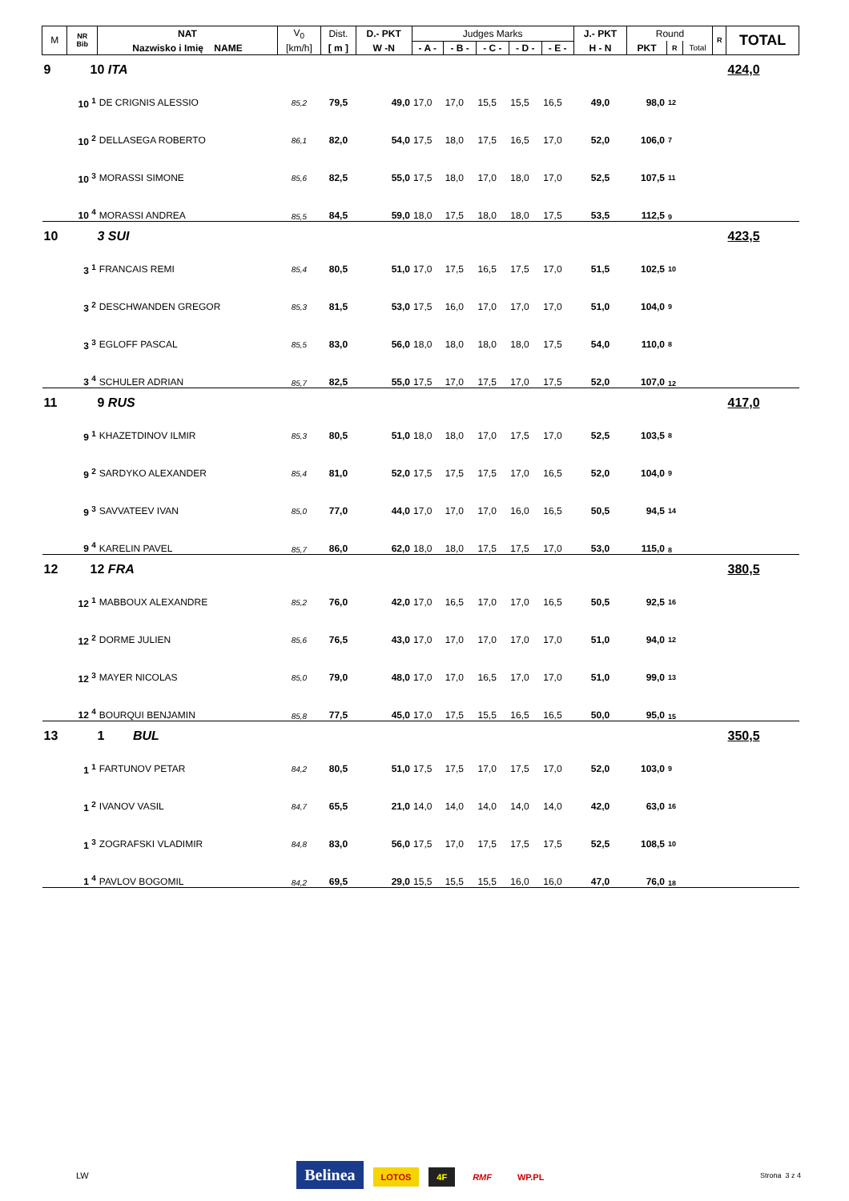| M | NR Bib | NAT | V<sub>0</sub> | Dist. | D.- PKT | Judges Marks | | | | | J.- PKT | Round | | | R | TOTAL | | |
| --- | --- | --- | --- | --- | --- | --- | --- | --- | --- | --- | --- | --- | --- | --- | --- | --- | --- | --- |
| | | Nazwisko i Imię NAME | [km/h] | [ m ] | W -N | - A - | - B - | - C - | - D - | - E - | H - N | PKT | R | Total | | | | |
| 9 | 10 ITA | | | | | | | | | | | | | | | 424,0 | | |
| | 10 <sup>1</sup> | DE CRIGNIS ALESSIO | 85,2 | 79,5 | 49,0 | 17,0 | 17,0 | 15,5 | 15,5 | 16,5 | 49,0 | 98,0 | 12 | | | | | |
| | 10 <sup>2</sup> | DELLASEGA ROBERTO | 86,1 | 82,0 | 54,0 | 17,5 | 18,0 | 17,5 | 16,5 | 17,0 | 52,0 | 106,0 | 7 | | | | | |
| | 10 <sup>3</sup> | MORASSI SIMONE | 85,6 | 82,5 | 55,0 | 17,5 | 18,0 | 17,0 | 18,0 | 17,0 | 52,5 | 107,5 | 11 | | | | | |
| | 10 <sup>4</sup> | MORASSI ANDREA | 85,5 | 84,5 | 59,0 | 18,0 | 17,5 | 18,0 | 18,0 | 17,5 | 53,5 | 112,5 | 9 | | | | | |
| 10 | 3 SUI | | | | | | | | | | | | | | | 423,5 | | |
| | 3 <sup>1</sup> | FRANCAIS REMI | 85,4 | 80,5 | 51,0 | 17,0 | 17,5 | 16,5 | 17,5 | 17,0 | 51,5 | 102,5 | 10 | | | | | |
| | 3 <sup>2</sup> | DESCHWANDEN GREGOR | 85,3 | 81,5 | 53,0 | 17,5 | 16,0 | 17,0 | 17,0 | 17,0 | 51,0 | 104,0 | 9 | | | | | |
| | 3 <sup>3</sup> | EGLOFF PASCAL | 85,5 | 83,0 | 56,0 | 18,0 | 18,0 | 18,0 | 18,0 | 17,5 | 54,0 | 110,0 | 8 | | | | | |
| | 3 <sup>4</sup> | SCHULER ADRIAN | 85,7 | 82,5 | 55,0 | 17,5 | 17,0 | 17,5 | 17,0 | 17,5 | 52,0 | 107,0 | 12 | | | | | |
| 11 | 9 RUS | | | | | | | | | | | | | | | 417,0 | | |
| | 9 <sup>1</sup> | KHAZETDINOV ILMIR | 85,3 | 80,5 | 51,0 | 18,0 | 18,0 | 17,0 | 17,5 | 17,0 | 52,5 | 103,5 | 8 | | | | | |
| | 9 <sup>2</sup> | SARDYKO ALEXANDER | 85,4 | 81,0 | 52,0 | 17,5 | 17,5 | 17,5 | 17,0 | 16,5 | 52,0 | 104,0 | 9 | | | | | |
| | 9 <sup>3</sup> | SAVVATEEV IVAN | 85,0 | 77,0 | 44,0 | 17,0 | 17,0 | 17,0 | 16,0 | 16,5 | 50,5 | 94,5 | 14 | | | | | |
| | 9 <sup>4</sup> | KARELIN PAVEL | 85,7 | 86,0 | 62,0 | 18,0 | 18,0 | 17,5 | 17,5 | 17,0 | 53,0 | 115,0 | 8 | | | | | |
| 12 | 12 FRA | | | | | | | | | | | | | | | 380,5 | | |
| | 12 <sup>1</sup> | MABBOUX ALEXANDRE | 85,2 | 76,0 | 42,0 | 17,0 | 16,5 | 17,0 | 17,0 | 16,5 | 50,5 | 92,5 | 16 | | | | | |
| | 12 <sup>2</sup> | DORME JULIEN | 85,6 | 76,5 | 43,0 | 17,0 | 17,0 | 17,0 | 17,0 | 17,0 | 51,0 | 94,0 | 12 | | | | | |
| | 12 <sup>3</sup> | MAYER NICOLAS | 85,0 | 79,0 | 48,0 | 17,0 | 17,0 | 16,5 | 17,0 | 17,0 | 51,0 | 99,0 | 13 | | | | | |
| | 12 <sup>4</sup> | BOURQUI BENJAMIN | 85,8 | 77,5 | 45,0 | 17,0 | 17,5 | 15,5 | 16,5 | 16,5 | 50,0 | 95,0 | 15 | | | | | |
| 13 | 1 BUL | | | | | | | | | | | | | | | 350,5 | | |
| | 1 <sup>1</sup> | FARTUNOV PETAR | 84,2 | 80,5 | 51,0 | 17,5 | 17,5 | 17,0 | 17,5 | 17,0 | 52,0 | 103,0 | 9 | | | | | |
| | 1 <sup>2</sup> | IVANOV VASIL | 84,7 | 65,5 | 21,0 | 14,0 | 14,0 | 14,0 | 14,0 | 14,0 | 42,0 | 63,0 | 16 | | | | | |
| | 1 <sup>3</sup> | ZOGRAFSKI VLADIMIR | 84,8 | 83,0 | 56,0 | 17,5 | 17,0 | 17,5 | 17,5 | 17,5 | 52,5 | 108,5 | 10 | | | | | |
| | 1 <sup>4</sup> | PAVLOV BOGOMIL | 84,2 | 69,5 | 29,0 | 15,5 | 15,5 | 15,5 | 16,0 | 16,0 | 47,0 | 76,0 | 18 | | | | | |
LW Belinea LOTOS 4F RMF WP.PL Strona 3 z 4